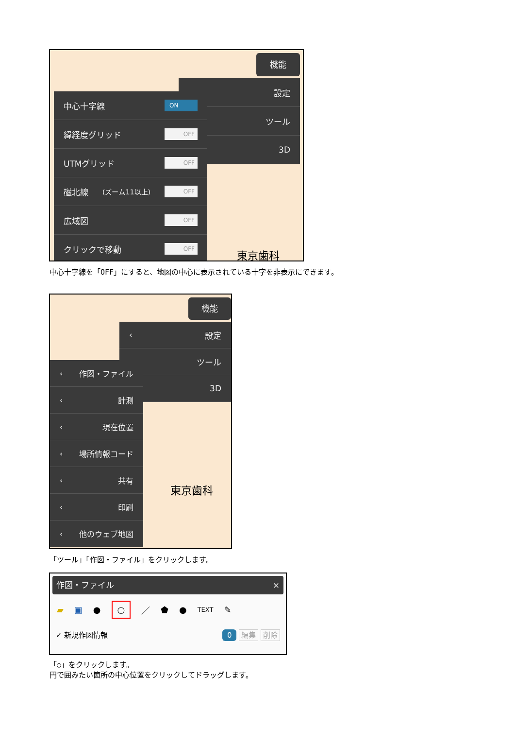機能
設定
ツール
3D
中心十字線 ON
緯経度グリッド OFF
UTMグリッド OFF
磁北線 (ズーム11以上) OFF
広域図 OFF
クリックで移動 OFF
東京歯科
中心十字線を「OFF」にすると、地図の中心に表示されている十字を非表示にできます。
機能
‹ 設定
‹ ツール
‹ 3D
‹ 作図・ファイル
‹ 計測
‹ 現在位置
‹ 場所情報コード
‹ 共有
‹ 印刷
‹ 他のウェブ地図
東京歯科
「ツール」「作図・ファイル」をクリックします。
作図・ファイル ×
▰ ▣ ● ○ ／ ⬟ ● TEXT ✎
✓ 新規作図情報 0 編集 削除
「○」をクリックします。
円で囲みたい箇所の中心位置をクリックしてドラッグします。